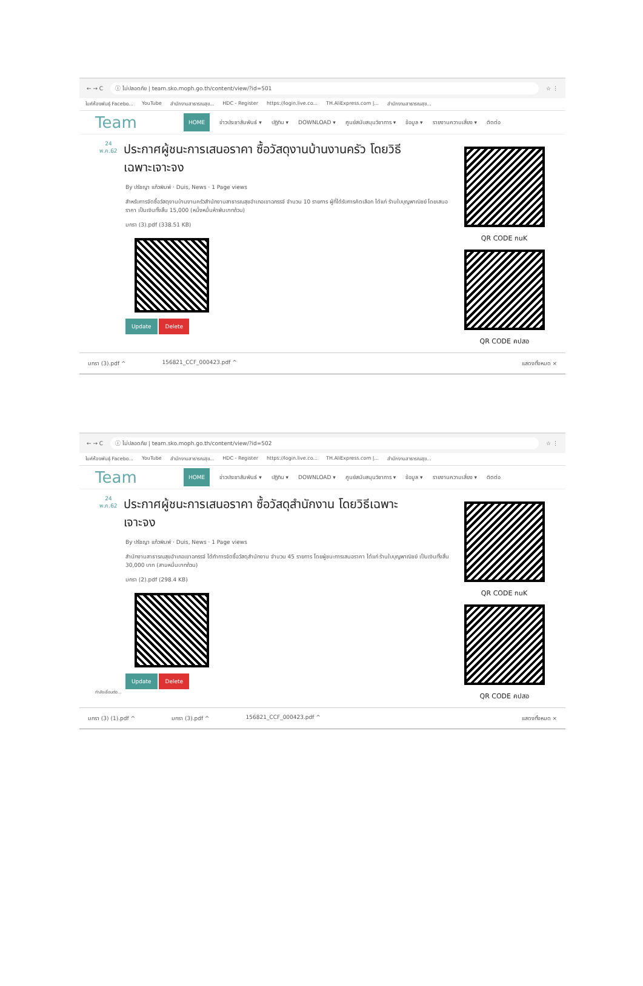← → C ⓘ ไม่ปลอดภัย | team.sko.moph.go.th/content/view/?id=501 ☆ ⋮
ไบค์ห้องพันธุ์ Facebo... YouTube สำนักงานสาธารณสุข... HDC - Register https://login.live.co... TH.AliExpress.com |... สำนักงานสาธารณสุข...
Team HOME ข่าวประชาสัมพันธ์ ▾ ปฏิทิน ▾ DOWNLOAD ▾ ศูนย์สนับสนุนวิชาการ ▾ ข้อมูล ▾ รายงานความเสี่ยง ▾ ติดต่อ
24
พ.ค.62
ประกาศผู้ชนะการเสนอราคา ซื้อวัสดุงานบ้านงานครัว โดยวิธีเฉพาะเจาะจง
By ปรัชญา แก้วพิมพ์ · Duis, News · 1 Page views
สำหรับการจัดซื้อวัสดุงานบ้านงานครัวสำนักงานสาธารณสุขอำเภอเขาฉกรรจ์ จำนวน 10 รายการ ผู้ที่ได้รับการคัดเลือก ได้แก่ ร้านใบบุญพาณิชย์ โดยเสนอราคา เป็นเงินทั้งสิ้น 15,000 (หนึ่งหมื่นห้าพันบาทถ้วน)
มกรา (3).pdf (338.51 KB)
Update Delete
QR CODE กนK
QR CODE คปสอ
มกรา (3).pdf ^ 156821_CCF_000423.pdf ^ แสดงทั้งหมด ×
← → C ⓘ ไม่ปลอดภัย | team.sko.moph.go.th/content/view/?id=502 ☆ ⋮
ไบค์ห้องพันธุ์ Facebo... YouTube สำนักงานสาธารณสุข... HDC - Register https://login.live.co... TH.AliExpress.com |... สำนักงานสาธารณสุข...
Team HOME ข่าวประชาสัมพันธ์ ▾ ปฏิทิน ▾ DOWNLOAD ▾ ศูนย์สนับสนุนวิชาการ ▾ ข้อมูล ▾ รายงานความเสี่ยง ▾ ติดต่อ
24
พ.ค.62
ประกาศผู้ชนะการเสนอราคา ซื้อวัสดุสำนักงาน โดยวิธีเฉพาะเจาะจง
By ปรัชญา แก้วพิมพ์ · Duis, News · 1 Page views
สำนักงานสาธารณสุขอำเภอเขาฉกรรจ์ ได้ทำการจัดซื้อวัสดุสำนักงาน จำนวน 45 รายการ โดยผู้ชนะการเสนอราคา ได้แก่ ร้านใบบุญพาณิชย์ เป็นเงินทั้งสิ้น 30,000 บาท (สามหมื่นบาทถ้วน)
มกรา (2).pdf (298.4 KB)
Update Delete
กำลังเชื่อมต่อ...
QR CODE กนK
QR CODE คปสอ
มกรา (3) (1).pdf ^ มกรา (3).pdf ^ 156821_CCF_000423.pdf ^ แสดงทั้งหมด ×